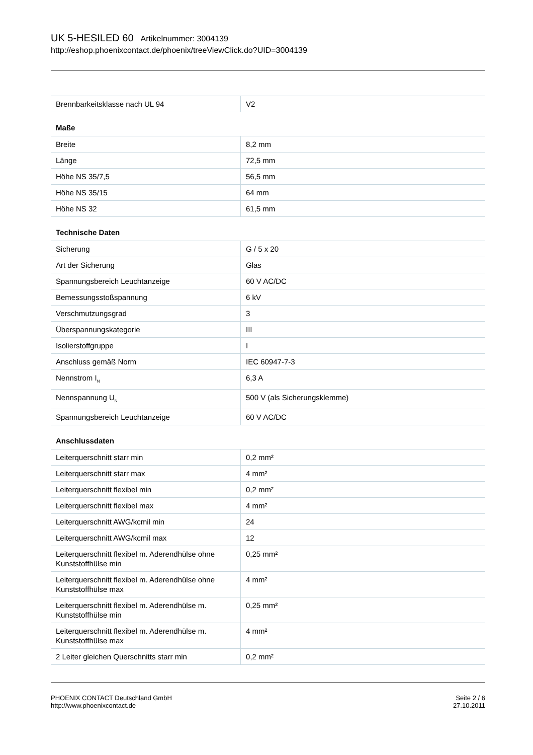UK 5-HESILED 60 Artikelnummer: 3004139
http://eshop.phoenixcontact.de/phoenix/treeViewClick.do?UID=3004139
| Brennbarkeitsklasse nach UL 94 | V2 |
| Maße | |
| Breite | 8,2 mm |
| Länge | 72,5 mm |
| Höhe NS 35/7,5 | 56,5 mm |
| Höhe NS 35/15 | 64 mm |
| Höhe NS 32 | 61,5 mm |
| Technische Daten | |
| Sicherung | G / 5 x 20 |
| Art der Sicherung | Glas |
| Spannungsbereich Leuchtanzeige | 60 V AC/DC |
| Bemessungsstoßspannung | 6 kV |
| Verschmutzungsgrad | 3 |
| Überspannungskategorie | III |
| Isolierstoffgruppe | I |
| Anschluss gemäß Norm | IEC 60947-7-3 |
| Nennstrom I<sub>N</sub> | 6,3 A |
| Nennspannung U<sub>N</sub> | 500 V (als Sicherungsklemme) |
| Spannungsbereich Leuchtanzeige | 60 V AC/DC |
| Anschlussdaten | |
| Leiterquerschnitt starr min | 0,2 mm² |
| Leiterquerschnitt starr max | 4 mm² |
| Leiterquerschnitt flexibel min | 0,2 mm² |
| Leiterquerschnitt flexibel max | 4 mm² |
| Leiterquerschnitt AWG/kcmil min | 24 |
| Leiterquerschnitt AWG/kcmil max | 12 |
| Leiterquerschnitt flexibel m. Aderendhülse ohne Kunststoffhülse min | 0,25 mm² |
| Leiterquerschnitt flexibel m. Aderendhülse ohne Kunststoffhülse max | 4 mm² |
| Leiterquerschnitt flexibel m. Aderendhülse m. Kunststoffhülse min | 0,25 mm² |
| Leiterquerschnitt flexibel m. Aderendhülse m. Kunststoffhülse max | 4 mm² |
| 2 Leiter gleichen Querschnitts starr min | 0,2 mm² |
PHOENIX CONTACT Deutschland GmbH
http://www.phoenixcontact.de
Seite 2 / 6
27.10.2011